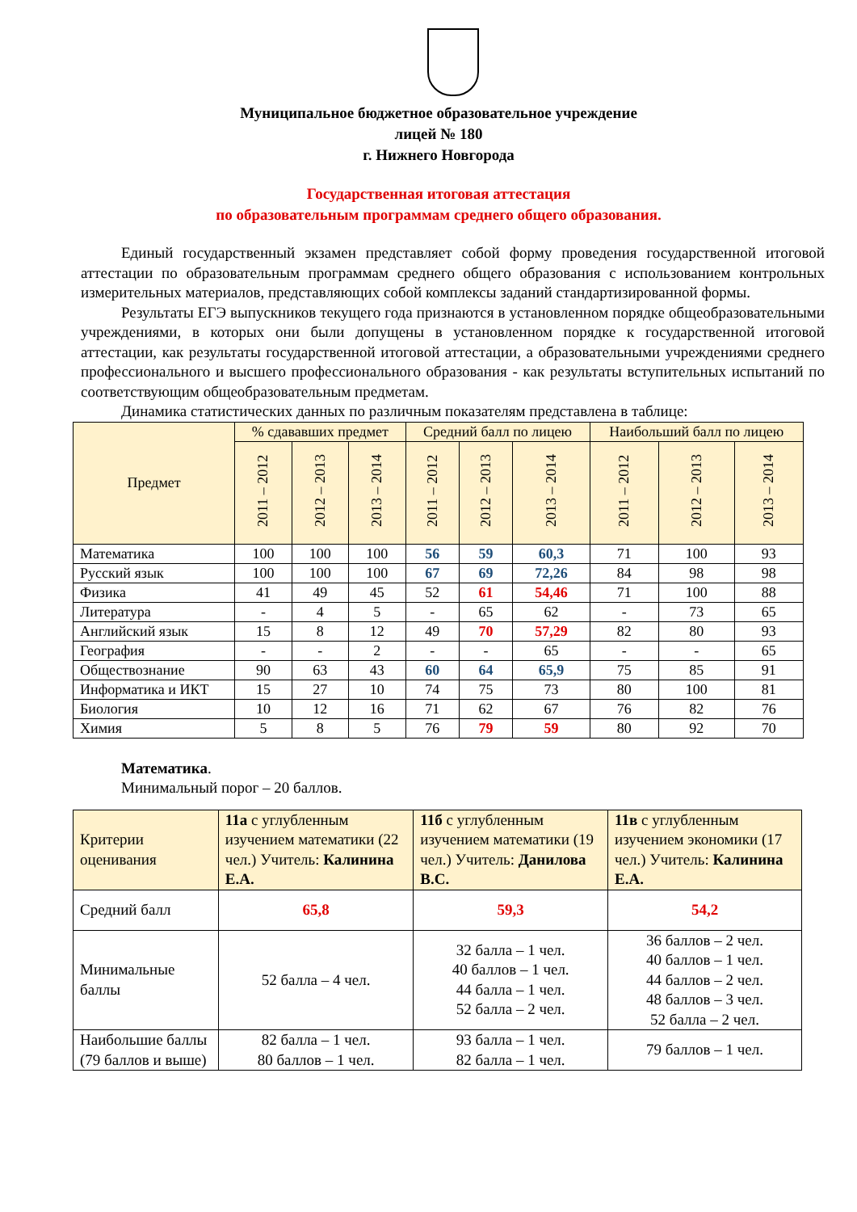Муниципальное бюджетное образовательное учреждение
лицей № 180
г. Нижнего Новгорода
Государственная итоговая аттестация
по образовательным программам среднего общего образования.
Единый государственный экзамен представляет собой форму проведения государственной итоговой аттестации по образовательным программам среднего общего образования с использованием контрольных измерительных материалов, представляющих собой комплексы заданий стандартизированной формы.
Результаты ЕГЭ выпускников текущего года признаются в установленном порядке общеобразовательными учреждениями, в которых они были допущены в установленном порядке к государственной итоговой аттестации, как результаты государственной итоговой аттестации, а образовательными учреждениями среднего профессионального и высшего профессионального образования - как результаты вступительных испытаний по соответствующим общеобразовательным предметам.
Динамика статистических данных по различным показателям представлена в таблице:
| Предмет | % сдававших предмет | | | Средний балл по лицею | | | Наибольший балл по лицею | | |
| | 2011 – 2012 | 2012 – 2013 | 2013 – 2014 | 2011 – 2012 | 2012 – 2013 | 2013 – 2014 | 2011 – 2012 | 2012 – 2013 | 2013 – 2014 |
| Математика | 100 | 100 | 100 | 56 | 59 | 60,3 | 71 | 100 | 93 |
| Русский язык | 100 | 100 | 100 | 67 | 69 | 72,26 | 84 | 98 | 98 |
| Физика | 41 | 49 | 45 | 52 | 61 | 54,46 | 71 | 100 | 88 |
| Литература | - | 4 | 5 | - | 65 | 62 | - | 73 | 65 |
| Английский язык | 15 | 8 | 12 | 49 | 70 | 57,29 | 82 | 80 | 93 |
| География | - | - | 2 | - | - | 65 | - | - | 65 |
| Обществознание | 90 | 63 | 43 | 60 | 64 | 65,9 | 75 | 85 | 91 |
| Информатика и ИКТ | 15 | 27 | 10 | 74 | 75 | 73 | 80 | 100 | 81 |
| Биология | 10 | 12 | 16 | 71 | 62 | 67 | 76 | 82 | 76 |
| Химия | 5 | 8 | 5 | 76 | 79 | 59 | 80 | 92 | 70 |
Математика.
Минимальный порог – 20 баллов.
| Критерии оценивания | 11а с углубленным изучением математики (22 чел.) Учитель: Калинина Е.А. | 11б с углубленным изучением математики (19 чел.) Учитель: Данилова В.С. | 11в с углубленным изучением экономики (17 чел.) Учитель: Калинина Е.А. |
| Средний балл | 65,8 | 59,3 | 54,2 |
| Минимальные баллы | 52 балла – 4 чел. | 32 балла – 1 чел. 40 баллов – 1 чел. 44 балла – 1 чел. 52 балла – 2 чел. | 36 баллов – 2 чел. 40 баллов – 1 чел. 44 баллов – 2 чел. 48 баллов – 3 чел. 52 балла – 2 чел. |
| Наибольшие баллы (79 баллов и выше) | 82 балла – 1 чел. 80 баллов – 1 чел. | 93 балла – 1 чел. 82 балла – 1 чел. | 79 баллов – 1 чел. |